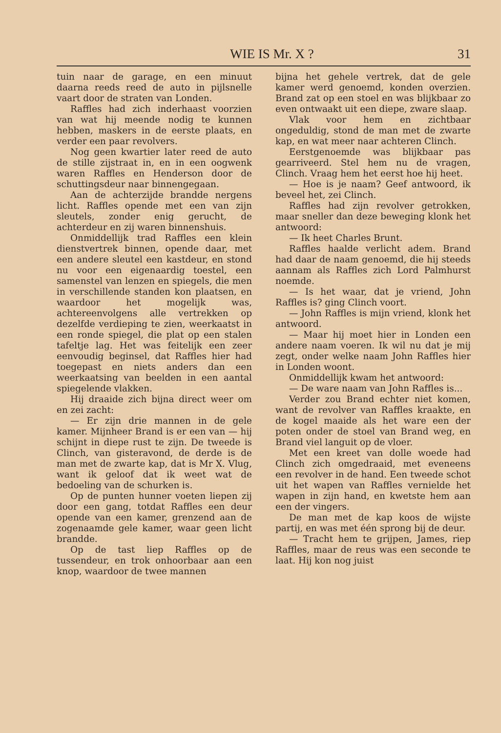WIE IS Mr. X ? 31
tuin naar de garage, en een minuut daarna reeds reed de auto in pijlsnelle vaart door de straten van Londen.
Raffles had zich inderhaast voorzien van wat hij meende nodig te kunnen hebben, maskers in de eerste plaats, en verder een paar revolvers.
Nog geen kwartier later reed de auto de stille zijstraat in, en in een oogwenk waren Raffles en Henderson door de schuttingsdeur naar binnengegaan.
Aan de achterzijde brandde nergens licht. Raffles opende met een van zijn sleutels, zonder enig gerucht, de achterdeur en zij waren binnenshuis.
Onmiddellijk trad Raffles een klein dienstvertrek binnen, opende daar, met een andere sleutel een kastdeur, en stond nu voor een eigenaardig toestel, een samenstel van lenzen en spiegels, die men in verschillende standen kon plaatsen, en waardoor het mogelijk was, achtereenvolgens alle vertrekken op dezelfde verdieping te zien, weerkaatst in een ronde spiegel, die plat op een stalen tafeltje lag. Het was feitelijk een zeer eenvoudig beginsel, dat Raffles hier had toegepast en niets anders dan een weerkaatsing van beelden in een aantal spiegelende vlakken.
Hij draaide zich bijna direct weer om en zei zacht:
— Er zijn drie mannen in de gele kamer. Mijnheer Brand is er een van — hij schijnt in diepe rust te zijn. De tweede is Clinch, van gisteravond, de derde is de man met de zwarte kap, dat is Mr X. Vlug, want ik geloof dat ik weet wat de bedoeling van de schurken is.
Op de punten hunner voeten liepen zij door een gang, totdat Raffles een deur opende van een kamer, grenzend aan de zogenaamde gele kamer, waar geen licht brandde.
Op de tast liep Raffles op de tussendeur, en trok onhoorbaar aan een knop, waardoor de twee mannen
bijna het gehele vertrek, dat de gele kamer werd genoemd, konden overzien. Brand zat op een stoel en was blijkbaar zo even ontwaakt uit een diepe, zware slaap.
Vlak voor hem en zichtbaar ongeduldig, stond de man met de zwarte kap, en wat meer naar achteren Clinch.
Eerstgenoemde was blijkbaar pas gearriveerd. Stel hem nu de vragen, Clinch. Vraag hem het eerst hoe hij heet.
— Hoe is je naam? Geef antwoord, ik beveel het, zei Clinch.
Raffles had zijn revolver getrokken, maar sneller dan deze beweging klonk het antwoord:
— Ik heet Charles Brunt.
Raffles haalde verlicht adem. Brand had daar de naam genoemd, die hij steeds aannam als Raffles zich Lord Palmhurst noemde.
— Is het waar, dat je vriend, John Raffles is? ging Clinch voort.
— John Raffles is mijn vriend, klonk het antwoord.
— Maar hij moet hier in Londen een andere naam voeren. Ik wil nu dat je mij zegt, onder welke naam John Raffles hier in Londen woont.
Onmiddellijk kwam het antwoord:
— De ware naam van John Raffles is...
Verder zou Brand echter niet komen, want de revolver van Raffles kraakte, en de kogel maaide als het ware een der poten onder de stoel van Brand weg, en Brand viel languit op de vloer.
Met een kreet van dolle woede had Clinch zich omgedraaid, met eveneens een revolver in de hand. Een tweede schot uit het wapen van Raffles vernielde het wapen in zijn hand, en kwetste hem aan een der vingers.
De man met de kap koos de wijste partij, en was met één sprong bij de deur.
— Tracht hem te grijpen, James, riep Raffles, maar de reus was een seconde te laat. Hij kon nog juist